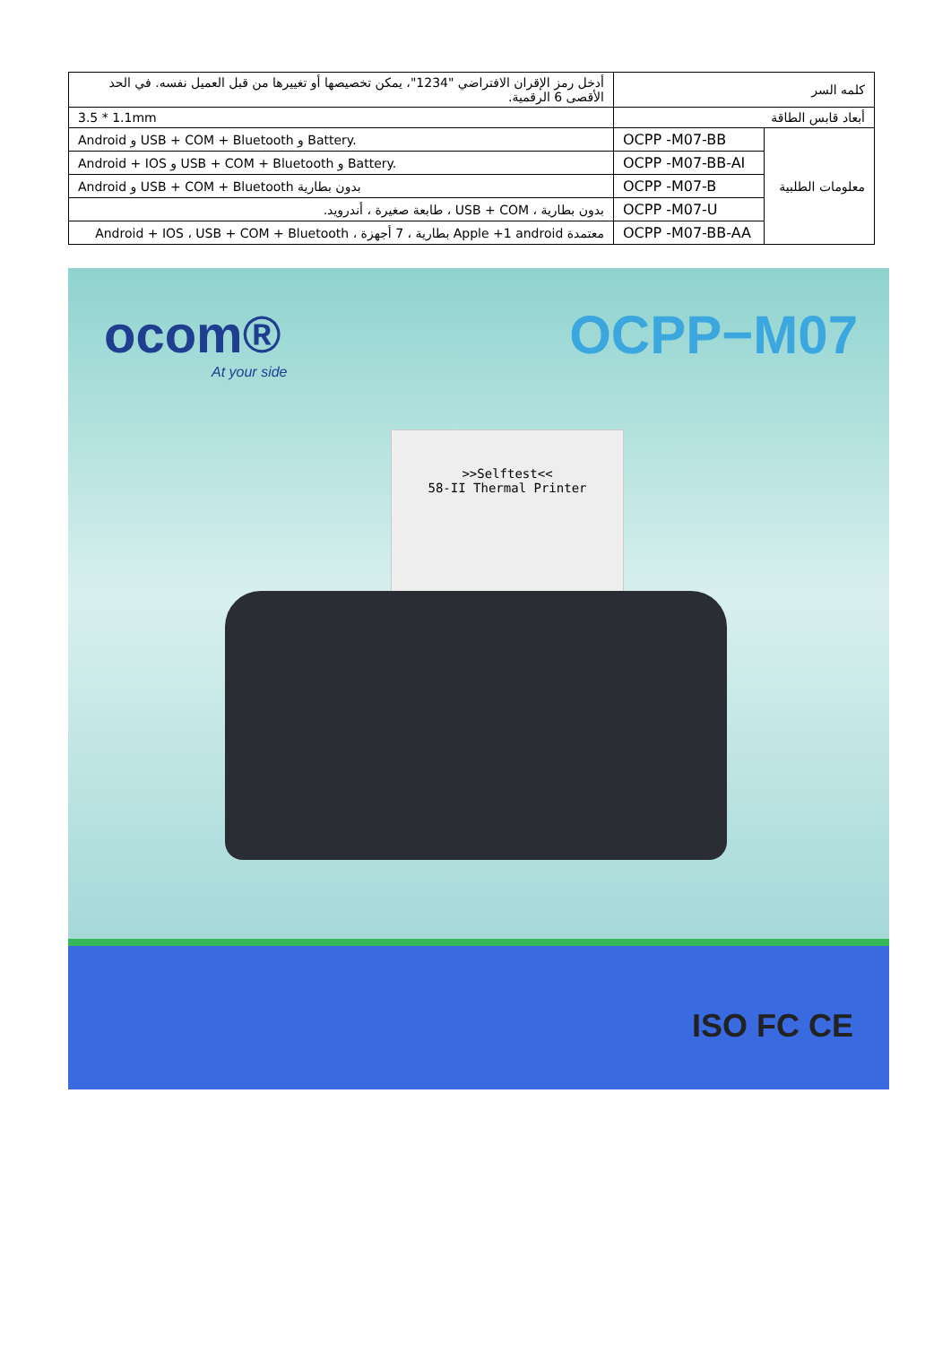| كلمه السر | | أدخل رمز الإقران الافتراضي "1234"، يمكن تخصيصها أو تغييرها من قبل العميل نفسه. في الحد الأقصى 6 الرقمية. |
| أبعاد قابس الطاقة | | 3.5 * 1.1mm |
| معلومات الطلبية | OCPP -M07-BB | Android و USB + COM + Bluetooth و Battery. |
| | OCPP -M07-BB-AI | Android + IOS و USB + COM + Bluetooth و Battery. |
| | OCPP -M07-B | Android و USB + COM + Bluetooth بدون بطارية |
| | OCPP -M07-U | بدون بطارية ، USB + COM ، طابعة صغيرة ، أندرويد. |
| | OCPP -M07-BB-AA | معتمدة Apple +1 android بطارية ، 7 أجهزة ، Android + IOS ، USB + COM + Bluetooth |
ocom®
At your side
OCPP−M07
>>Selftest<<
58-II Thermal Printer
ISO FC CE